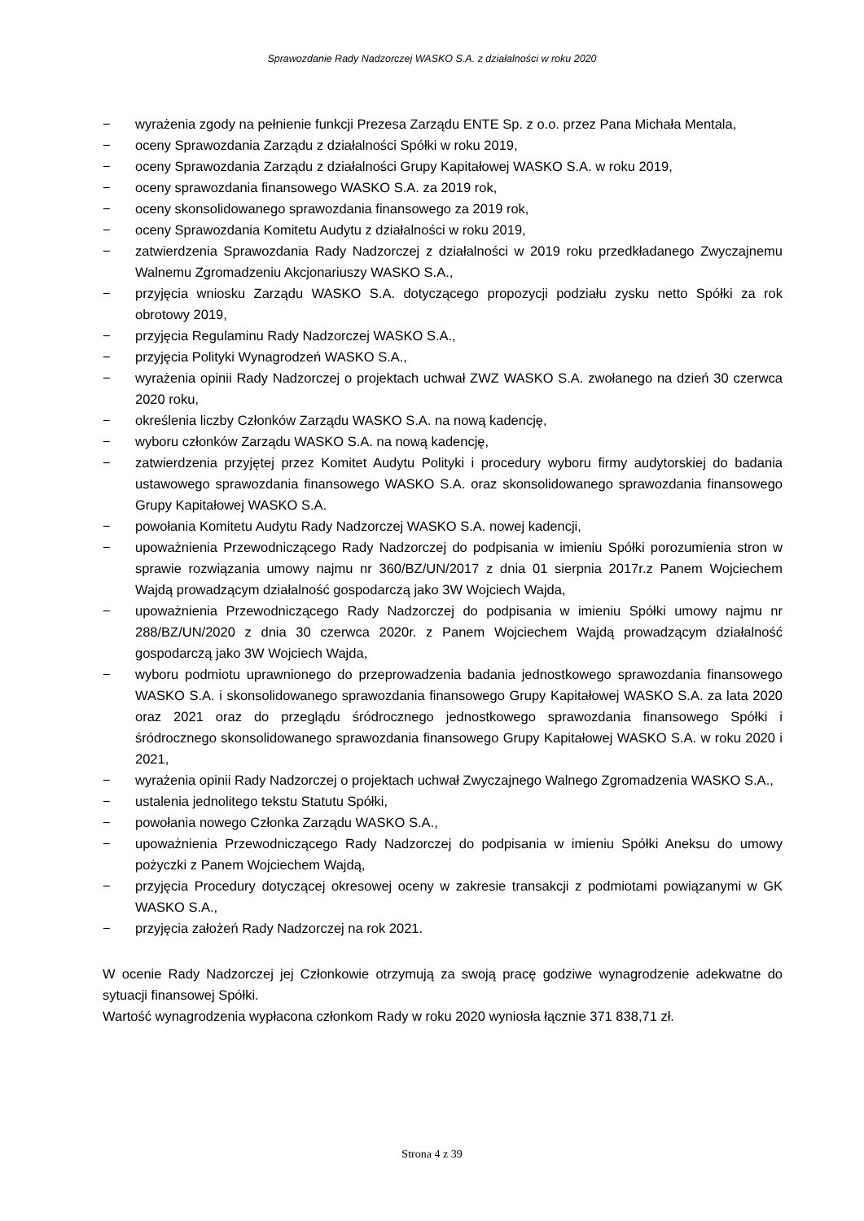Sprawozdanie Rady Nadzorczej WASKO S.A. z działalności w roku 2020
− wyrażenia zgody na pełnienie funkcji Prezesa Zarządu ENTE Sp. z o.o. przez Pana Michała Mentala,
− oceny Sprawozdania Zarządu z działalności Spółki w roku 2019,
− oceny Sprawozdania Zarządu z działalności Grupy Kapitałowej WASKO S.A. w roku 2019,
− oceny sprawozdania finansowego WASKO S.A. za 2019 rok,
− oceny skonsolidowanego sprawozdania finansowego za 2019 rok,
− oceny Sprawozdania Komitetu Audytu z działalności w roku 2019,
− zatwierdzenia Sprawozdania Rady Nadzorczej z działalności w 2019 roku przedkładanego Zwyczajnemu Walnemu Zgromadzeniu Akcjonariuszy WASKO S.A.,
− przyjęcia wniosku Zarządu WASKO S.A. dotyczącego propozycji podziału zysku netto Spółki za rok obrotowy 2019,
− przyjęcia Regulaminu Rady Nadzorczej WASKO S.A.,
− przyjęcia Polityki Wynagrodzeń WASKO S.A.,
− wyrażenia opinii Rady Nadzorczej o projektach uchwał ZWZ WASKO S.A. zwołanego na dzień 30 czerwca 2020 roku,
− określenia liczby Członków Zarządu WASKO S.A. na nową kadencję,
− wyboru członków Zarządu WASKO S.A. na nową kadencję,
− zatwierdzenia przyjętej przez Komitet Audytu Polityki i procedury wyboru firmy audytorskiej do badania ustawowego sprawozdania finansowego WASKO S.A. oraz skonsolidowanego sprawozdania finansowego Grupy Kapitałowej WASKO S.A.
− powołania Komitetu Audytu Rady Nadzorczej WASKO S.A. nowej kadencji,
− upoważnienia Przewodniczącego Rady Nadzorczej do podpisania w imieniu Spółki porozumienia stron w sprawie rozwiązania umowy najmu nr 360/BZ/UN/2017 z dnia 01 sierpnia 2017r.z Panem Wojciechem Wajdą prowadzącym działalność gospodarczą jako 3W Wojciech Wajda,
− upoważnienia Przewodniczącego Rady Nadzorczej do podpisania w imieniu Spółki umowy najmu nr 288/BZ/UN/2020 z dnia 30 czerwca 2020r. z Panem Wojciechem Wajdą prowadzącym działalność gospodarczą jako 3W Wojciech Wajda,
− wyboru podmiotu uprawnionego do przeprowadzenia badania jednostkowego sprawozdania finansowego WASKO S.A. i skonsolidowanego sprawozdania finansowego Grupy Kapitałowej WASKO S.A. za lata 2020 oraz 2021 oraz do przeglądu śródrocznego jednostkowego sprawozdania finansowego Spółki i śródrocznego skonsolidowanego sprawozdania finansowego Grupy Kapitałowej WASKO S.A. w roku 2020 i 2021,
− wyrażenia opinii Rady Nadzorczej o projektach uchwał Zwyczajnego Walnego Zgromadzenia WASKO S.A.,
− ustalenia jednolitego tekstu Statutu Spółki,
− powołania nowego Członka Zarządu WASKO S.A.,
− upoważnienia Przewodniczącego Rady Nadzorczej do podpisania w imieniu Spółki Aneksu do umowy pożyczki z Panem Wojciechem Wajdą,
− przyjęcia Procedury dotyczącej okresowej oceny w zakresie transakcji z podmiotami powiązanymi w GK WASKO S.A.,
− przyjęcia założeń Rady Nadzorczej na rok 2021.
W ocenie Rady Nadzorczej jej Członkowie otrzymują za swoją pracę godziwe wynagrodzenie adekwatne do sytuacji finansowej Spółki.
Wartość wynagrodzenia wypłacona członkom Rady w roku 2020 wyniosła łącznie 371 838,71 zł.
Strona 4 z 39